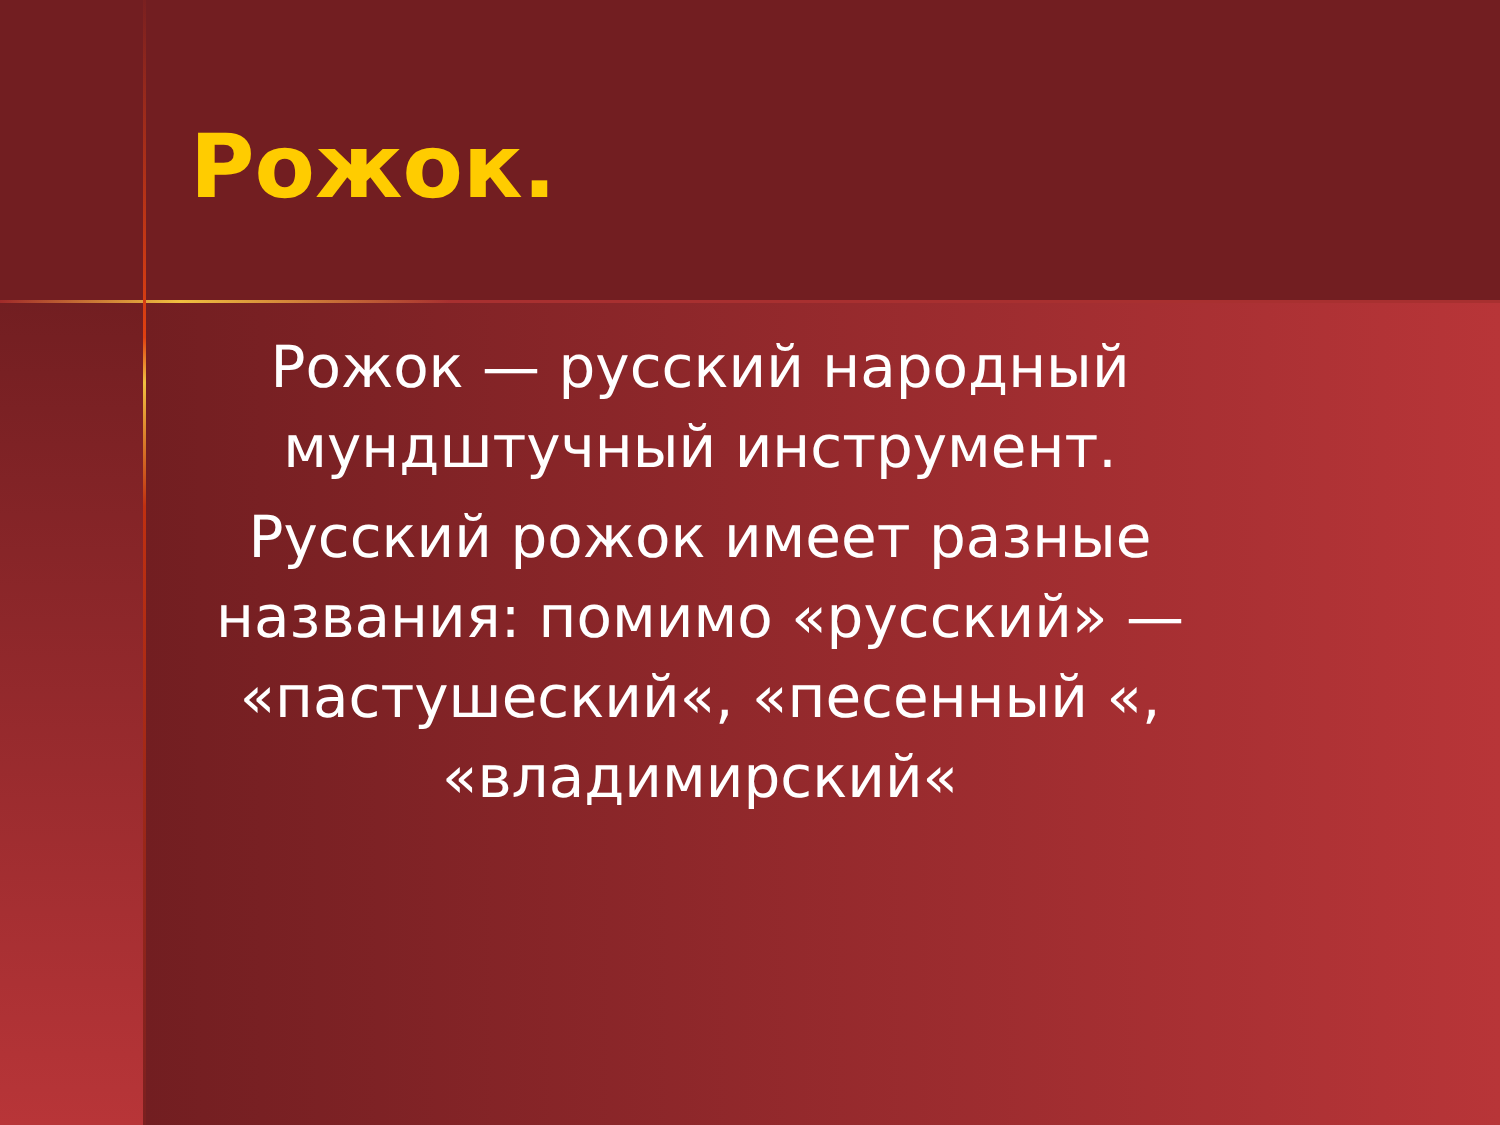Рожок.
Рожок — русский народный мундштучный инструмент.
Русский рожок имеет разные названия: помимо «русский» — «пастушеский«, «песенный «, «владимирский«